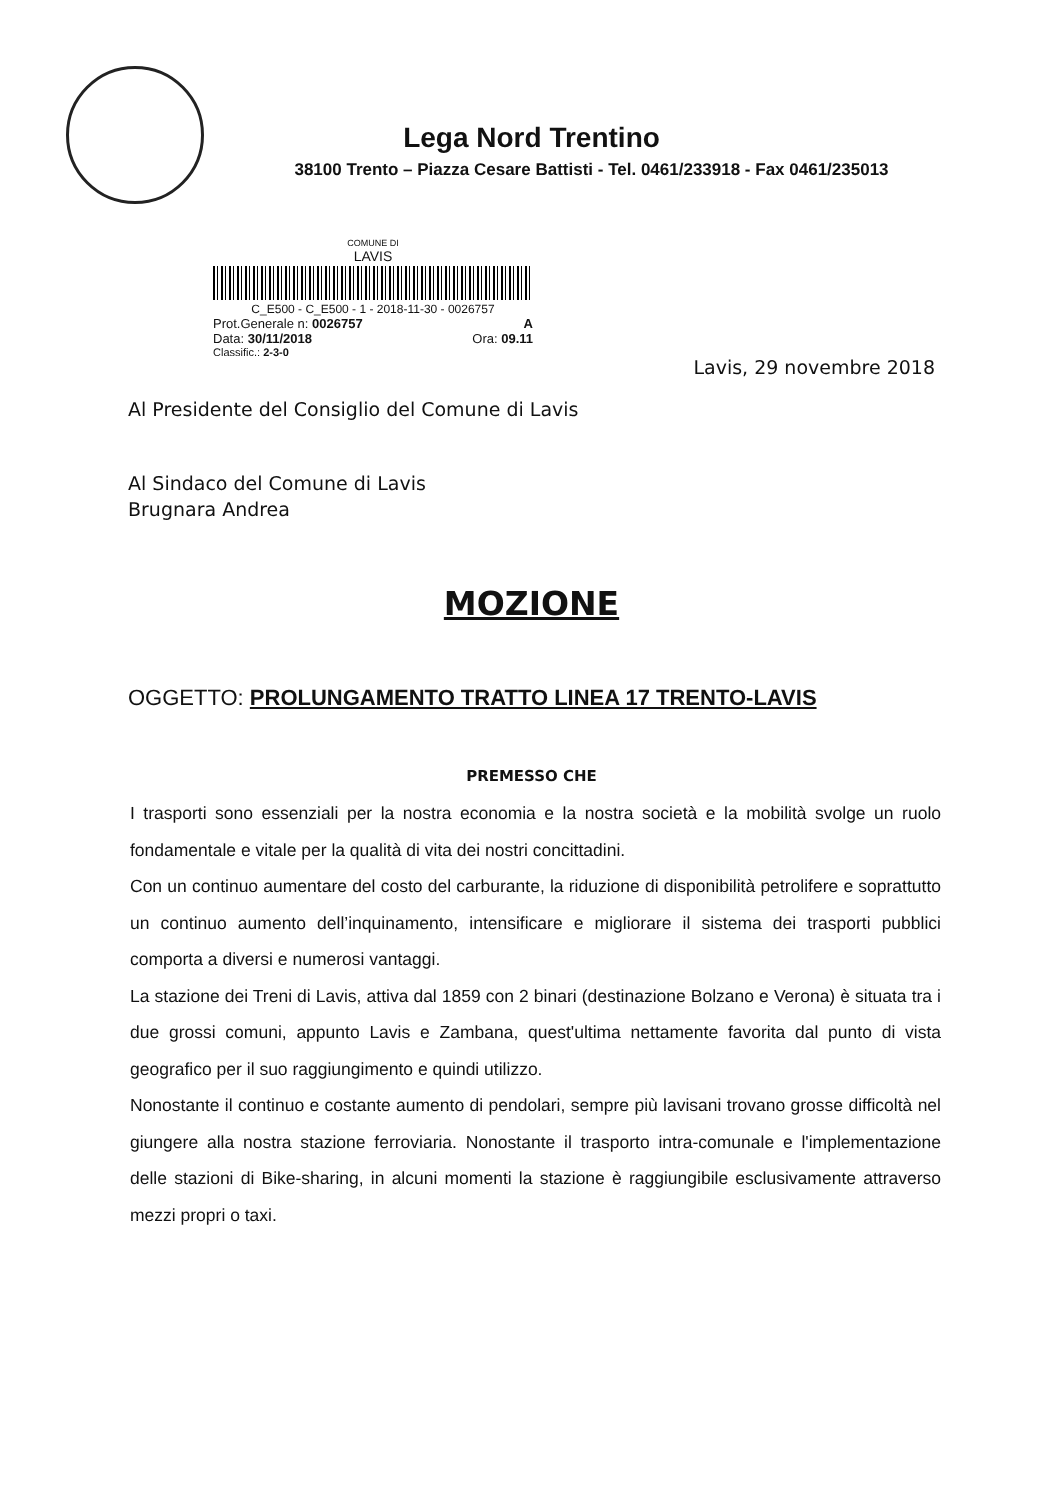Lega Nord Trentino
38100 Trento – Piazza Cesare Battisti - Tel. 0461/233918 - Fax 0461/235013
COMUNE DI
LAVIS
C_E500 - C_E500 - 1 - 2018-11-30 - 0026757
Prot.Generale n: 0026757 A
Data: 30/11/2018 Ora: 09.11
Classific.: 2-3-0
Lavis, 29 novembre 2018
Al Presidente del Consiglio del Comune di Lavis
Al Sindaco del Comune di Lavis
Brugnara Andrea
MOZIONE
OGGETTO: PROLUNGAMENTO TRATTO LINEA 17 TRENTO-LAVIS
PREMESSO CHE
I trasporti sono essenziali per la nostra economia e la nostra società e la mobilità svolge un ruolo fondamentale e vitale per la qualità di vita dei nostri concittadini.
Con un continuo aumentare del costo del carburante, la riduzione di disponibilità petrolifere e soprattutto un continuo aumento dell’inquinamento, intensificare e migliorare il sistema dei trasporti pubblici comporta a diversi e numerosi vantaggi.
La stazione dei Treni di Lavis, attiva dal 1859 con 2 binari (destinazione Bolzano e Verona) è situata tra i due grossi comuni, appunto Lavis e Zambana, quest'ultima nettamente favorita dal punto di vista geografico per il suo raggiungimento e quindi utilizzo.
Nonostante il continuo e costante aumento di pendolari, sempre più lavisani trovano grosse difficoltà nel giungere alla nostra stazione ferroviaria. Nonostante il trasporto intra-comunale e l'implementazione delle stazioni di Bike-sharing, in alcuni momenti la stazione è raggiungibile esclusivamente attraverso mezzi propri o taxi.